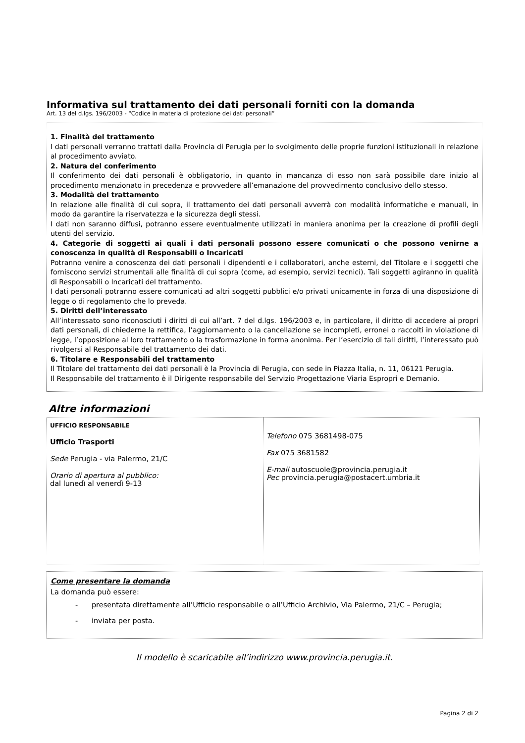Informativa sul trattamento dei dati personali forniti con la domanda
Art. 13 del d.lgs. 196/2003 - “Codice in materia di protezione dei dati personali”
1. Finalità del trattamento
I dati personali verranno trattati dalla Provincia di Perugia per lo svolgimento delle proprie funzioni istituzionali in relazione al procedimento avviato.
2. Natura del conferimento
Il conferimento dei dati personali è obbligatorio, in quanto in mancanza di esso non sarà possibile dare inizio al procedimento menzionato in precedenza e provvedere all’emanazione del provvedimento conclusivo dello stesso.
3. Modalità del trattamento
In relazione alle finalità di cui sopra, il trattamento dei dati personali avverrà con modalità informatiche e manuali, in modo da garantire la riservatezza e la sicurezza degli stessi.
I dati non saranno diffusi, potranno essere eventualmente utilizzati in maniera anonima per la creazione di profili degli utenti del servizio.
4. Categorie di soggetti ai quali i dati personali possono essere comunicati o che possono venirne a conoscenza in qualità di Responsabili o Incaricati
Potranno venire a conoscenza dei dati personali i dipendenti e i collaboratori, anche esterni, del Titolare e i soggetti che forniscono servizi strumentali alle finalità di cui sopra (come, ad esempio, servizi tecnici). Tali soggetti agiranno in qualità di Responsabili o Incaricati del trattamento.
I dati personali potranno essere comunicati ad altri soggetti pubblici e/o privati unicamente in forza di una disposizione di legge o di regolamento che lo preveda.
5. Diritti dell’interessato
All’interessato sono riconosciuti i diritti di cui all’art. 7 del d.lgs. 196/2003 e, in particolare, il diritto di accedere ai propri dati personali, di chiederne la rettifica, l’aggiornamento o la cancellazione se incompleti, erronei o raccolti in violazione di legge, l’opposizione al loro trattamento o la trasformazione in forma anonima. Per l’esercizio di tali diritti, l’interessato può rivolgersi al Responsabile del trattamento dei dati.
6. Titolare e Responsabili del trattamento
Il Titolare del trattamento dei dati personali è la Provincia di Perugia, con sede in Piazza Italia, n. 11, 06121 Perugia.
Il Responsabile del trattamento è il Dirigente responsabile del Servizio Progettazione Viaria Espropri e Demanio.
Altre informazioni
| UFFICIO RESPONSABILE Ufficio Trasporti Sede Perugia - via Palermo, 21/C Orario di apertura al pubblico: dal lunedì al venerdì 9-13 | Telefono 075 3681498-075 Fax 075 3681582 E-mail autoscuole@provincia.perugia.it Pec provincia.perugia@postacert.umbria.it |
Come presentare la domanda
La domanda può essere:
- presentata direttamente all’Ufficio responsabile o all’Ufficio Archivio, Via Palermo, 21/C – Perugia;
- inviata per posta.
Il modello è scaricabile all’indirizzo www.provincia.perugia.it.
Pagina 2 di 2